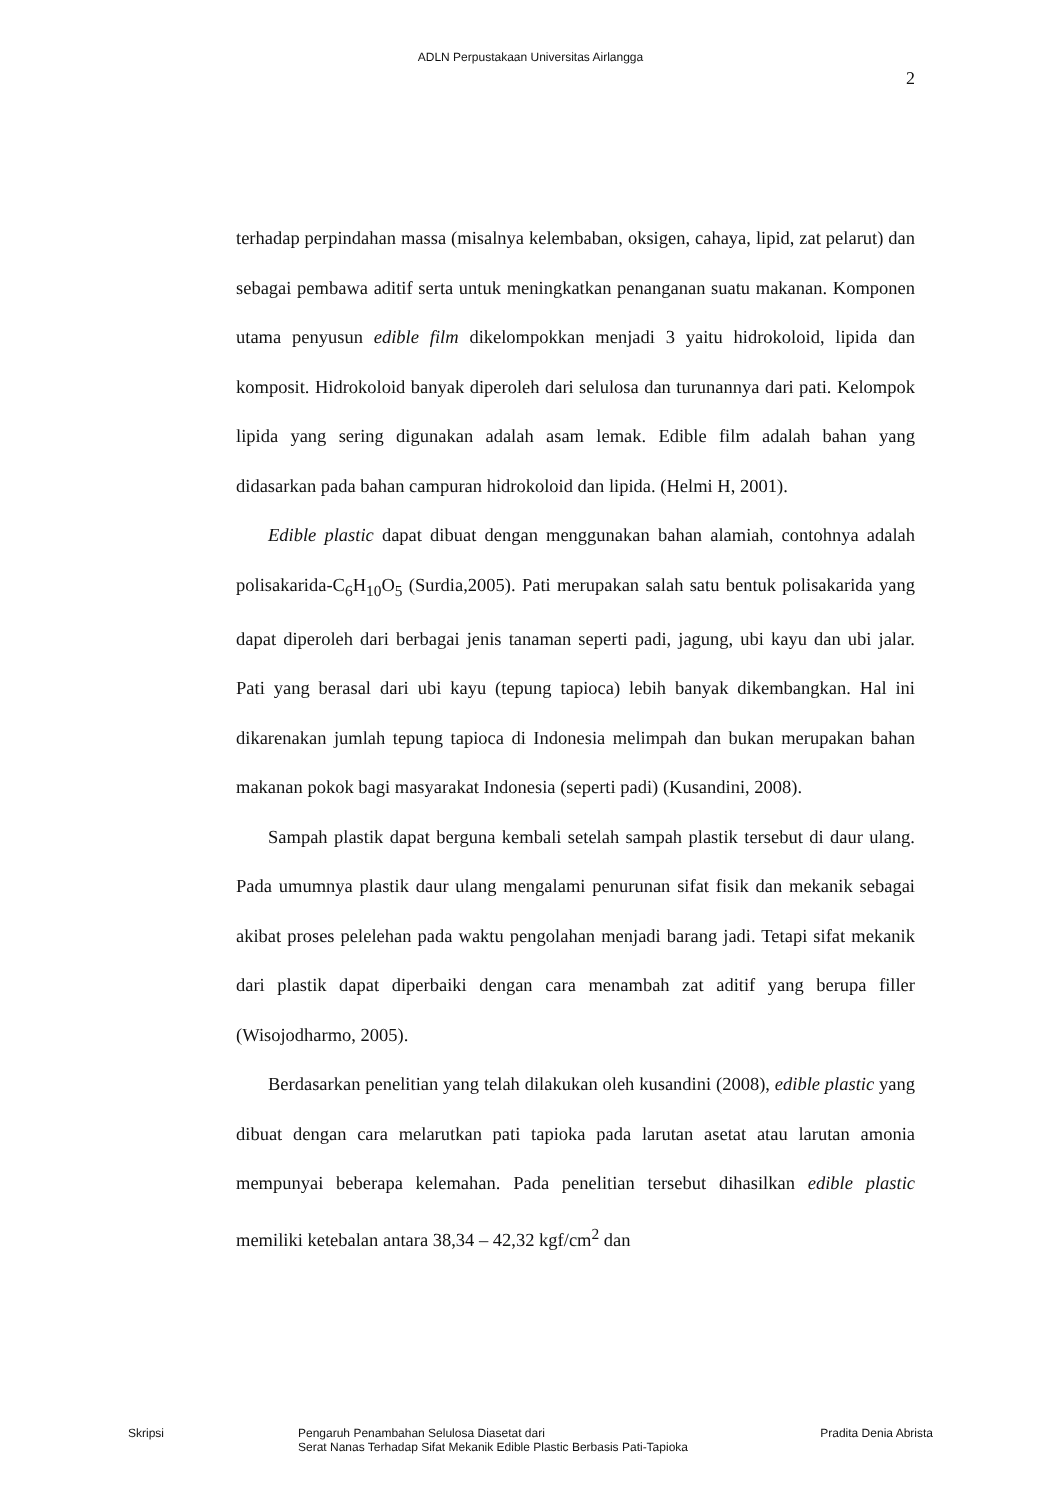ADLN Perpustakaan Universitas Airlangga
2
terhadap perpindahan massa (misalnya kelembaban, oksigen, cahaya, lipid, zat pelarut) dan sebagai pembawa aditif serta untuk meningkatkan penanganan suatu makanan. Komponen utama penyusun edible film dikelompokkan menjadi 3 yaitu hidrokoloid, lipida dan komposit. Hidrokoloid banyak diperoleh dari selulosa dan turunannya dari pati. Kelompok lipida yang sering digunakan adalah asam lemak. Edible film adalah bahan yang didasarkan pada bahan campuran hidrokoloid dan lipida. (Helmi H, 2001).
Edible plastic dapat dibuat dengan menggunakan bahan alamiah, contohnya adalah polisakarida-C<sub>6</sub>H<sub>10</sub>O<sub>5</sub> (Surdia,2005). Pati merupakan salah satu bentuk polisakarida yang dapat diperoleh dari berbagai jenis tanaman seperti padi, jagung, ubi kayu dan ubi jalar. Pati yang berasal dari ubi kayu (tepung tapioca) lebih banyak dikembangkan. Hal ini dikarenakan jumlah tepung tapioca di Indonesia melimpah dan bukan merupakan bahan makanan pokok bagi masyarakat Indonesia (seperti padi) (Kusandini, 2008).
Sampah plastik dapat berguna kembali setelah sampah plastik tersebut di daur ulang. Pada umumnya plastik daur ulang mengalami penurunan sifat fisik dan mekanik sebagai akibat proses pelelehan pada waktu pengolahan menjadi barang jadi. Tetapi sifat mekanik dari plastik dapat diperbaiki dengan cara menambah zat aditif yang berupa filler (Wisojodharmo, 2005).
Berdasarkan penelitian yang telah dilakukan oleh kusandini (2008), edible plastic yang dibuat dengan cara melarutkan pati tapioka pada larutan asetat atau larutan amonia mempunyai beberapa kelemahan. Pada penelitian tersebut dihasilkan edible plastic memiliki ketebalan antara 38,34 – 42,32 kgf/cm<sup>2</sup> dan
Skripsi Pengaruh Penambahan Selulosa Diasetat dari
Serat Nanas Terhadap Sifat Mekanik Edible Plastic Berbasis Pati-Tapioka
Pradita Denia Abrista